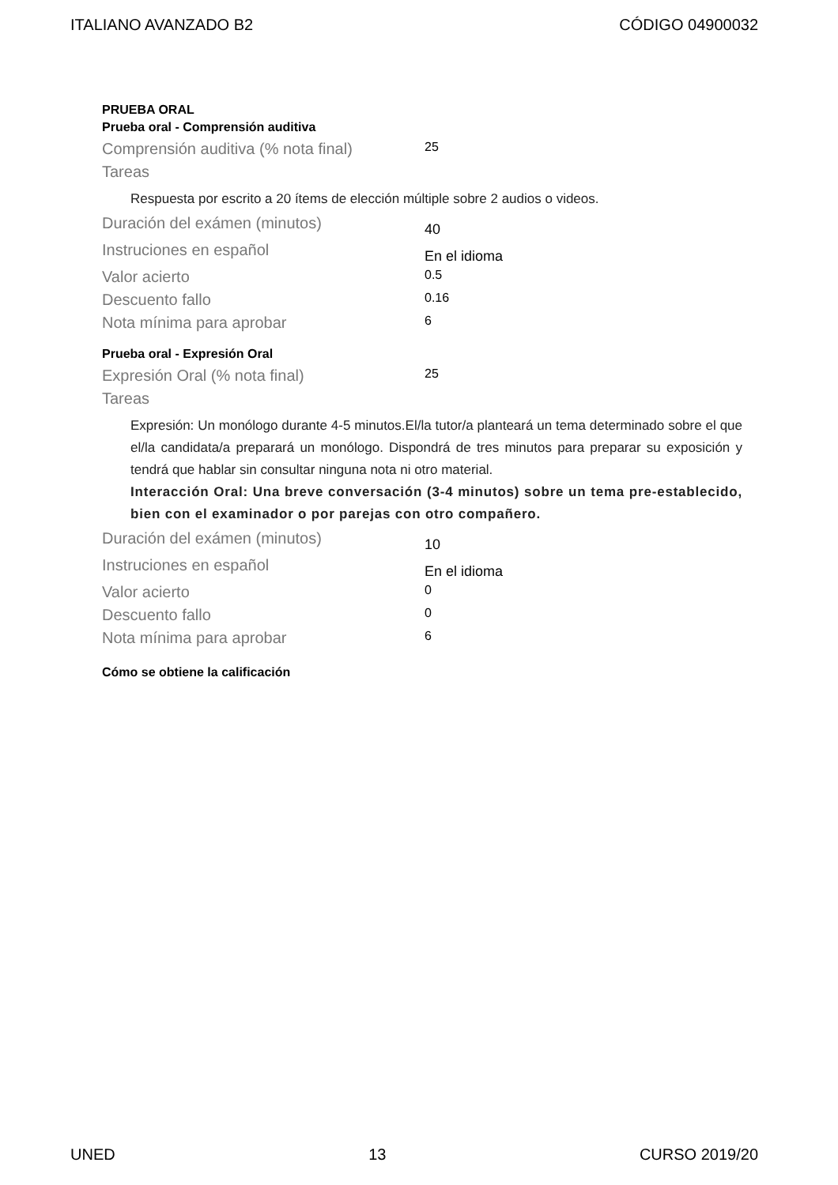ITALIANO AVANZADO B2 CÓDIGO 04900032
PRUEBA ORAL
Prueba oral - Comprensión auditiva
Comprensión auditiva (% nota final)
25
Tareas
Respuesta por escrito a 20 ítems de elección múltiple sobre 2 audios o videos.
Duración del exámen (minutos)
40
Instruciones en español
En el idioma
Valor acierto
0.5
Descuento fallo
0.16
Nota mínima para aprobar
6
Prueba oral - Expresión Oral
Expresión Oral (% nota final)
25
Tareas
Expresión: Un monólogo durante 4-5 minutos.El/la tutor/a planteará un tema determinado sobre el que el/la candidata/a preparará un monólogo. Dispondrá de tres minutos para preparar su exposición y tendrá que hablar sin consultar ninguna nota ni otro material.
Interacción Oral: Una breve conversación (3-4 minutos) sobre un tema pre-establecido, bien con el examinador o por parejas con otro compañero.
Duración del exámen (minutos)
10
Instruciones en español
En el idioma
Valor acierto
0
Descuento fallo
0
Nota mínima para aprobar
6
Cómo se obtiene la calificación
UNED 13 CURSO 2019/20